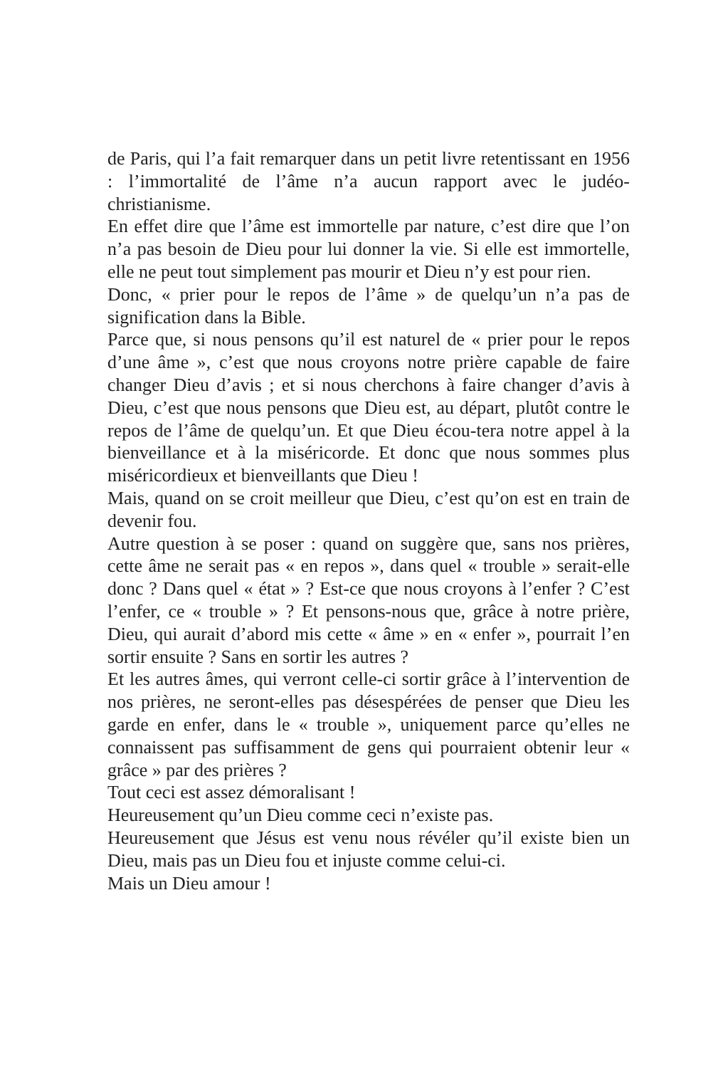de Paris, qui l’a fait remarquer dans un petit livre retentissant en 1956 : l’immortalité de l’âme n’a aucun rapport avec le judéo-christianisme.
En effet dire que l’âme est immortelle par nature, c’est dire que l’on n’a pas besoin de Dieu pour lui donner la vie. Si elle est immortelle, elle ne peut tout simplement pas mourir et Dieu n’y est pour rien.
Donc, « prier pour le repos de l’âme » de quelqu’un n’a pas de signification dans la Bible.
Parce que, si nous pensons qu’il est naturel de « prier pour le repos d’une âme », c’est que nous croyons notre prière capable de faire changer Dieu d’avis ; et si nous cherchons à faire changer d’avis à Dieu, c’est que nous pensons que Dieu est, au départ, plutôt contre le repos de l’âme de quelqu’un. Et que Dieu écou-tera notre appel à la bienveillance et à la miséricorde. Et donc que nous sommes plus miséricordieux et bienveillants que Dieu !
Mais, quand on se croit meilleur que Dieu, c’est qu’on est en train de devenir fou.
Autre question à se poser : quand on suggère que, sans nos prières, cette âme ne serait pas « en repos », dans quel « trouble » serait-elle donc ? Dans quel « état » ? Est-ce que nous croyons à l’enfer ? C’est l’enfer, ce « trouble » ? Et pensons-nous que, grâce à notre prière, Dieu, qui aurait d’abord mis cette « âme » en « enfer », pourrait l’en sortir ensuite ? Sans en sortir les autres ?
Et les autres âmes, qui verront celle-ci sortir grâce à l’intervention de nos prières, ne seront-elles pas désespérées de penser que Dieu les garde en enfer, dans le « trouble », uniquement parce qu’elles ne connaissent pas suffisamment de gens qui pourraient obtenir leur « grâce » par des prières ?
Tout ceci est assez démoralisant !
Heureusement qu’un Dieu comme ceci n’existe pas.
Heureusement que Jésus est venu nous révéler qu’il existe bien un Dieu, mais pas un Dieu fou et injuste comme celui-ci.
Mais un Dieu amour !